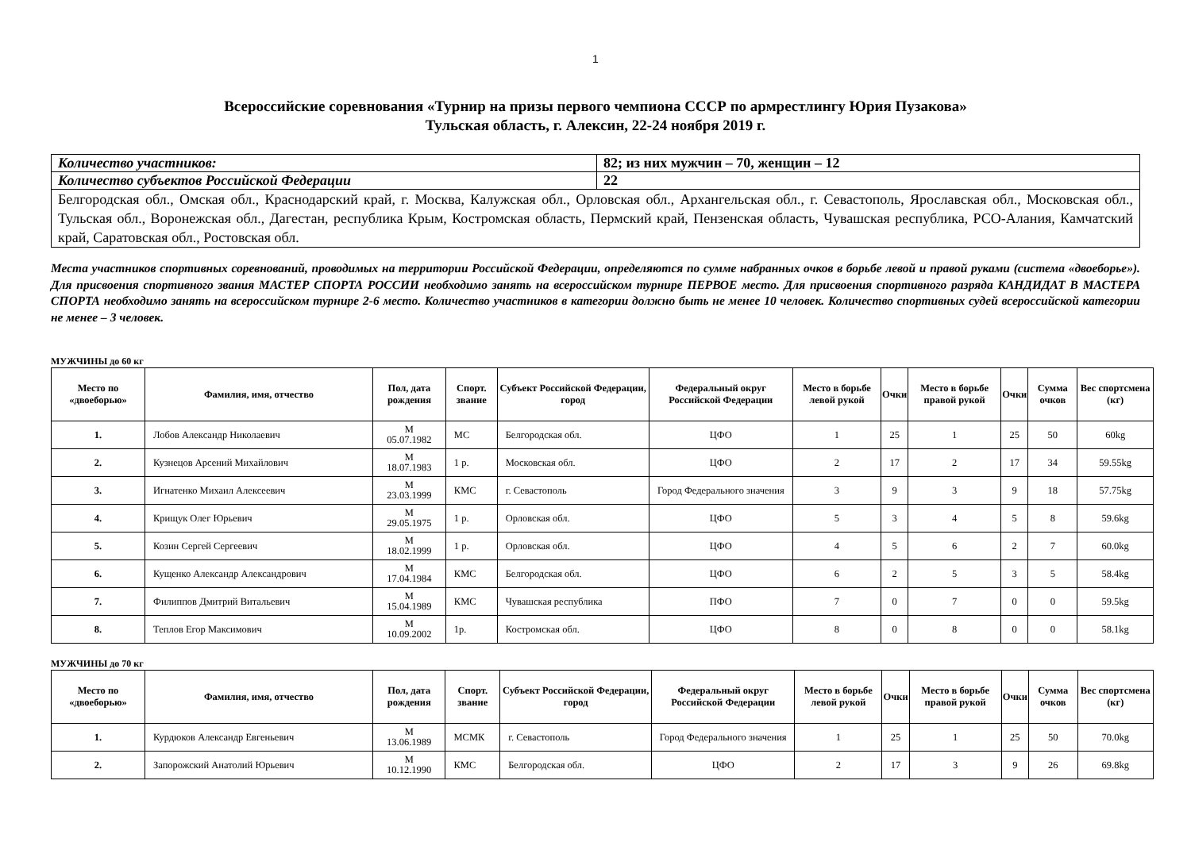1
Всероссийские соревнования «Турнир на призы первого чемпиона СССР по армрестлингу Юрия Пузакова»
Тульская область, г. Алексин, 22-24 ноября 2019 г.
| Количество участников: | 82; из них мужчин – 70, женщин – 12 |
| Количество субъектов Российской Федерации | 22 |
| Белгородская обл., Омская обл., Краснодарский край, г. Москва, Калужская обл., Орловская обл., Архангельская обл., г. Севастополь, Ярославская обл., Московская обл., Тульская обл., Воронежская обл., Дагестан, республика Крым, Костромская область, Пермский край, Пензенская область, Чувашская республика, РСО-Алания, Камчатский край, Саратовская обл., Ростовская обл. | |
Места участников спортивных соревнований, проводимых на территории Российской Федерации, определяются по сумме набранных очков в борьбе левой и правой руками (система «двоеборье»). Для присвоения спортивного звания МАСТЕР СПОРТА РОССИИ необходимо занять на всероссийском турнире ПЕРВОЕ место. Для присвоения спортивного разряда КАНДИДАТ В МАСТЕРА СПОРТА необходимо занять на всероссийском турнире 2-6 место. Количество участников в категории должно быть не менее 10 человек. Количество спортивных судей всероссийской категории не менее – 3 человек.
МУЖЧИНЫ до 60 кг
| Место по «двоеборью» | Фамилия, имя, отчество | Пол, дата рождения | Спорт. звание | Субъект Российской Федерации, город | Федеральный округ Российской Федерации | Место в борьбе левой рукой | Очки | Место в борьбе правой рукой | Очки | Сумма очков | Вес спортсмена (кг) |
| --- | --- | --- | --- | --- | --- | --- | --- | --- | --- | --- | --- |
| 1. | Лобов Александр Николаевич | М 05.07.1982 | МС | Белгородская обл. | ЦФО | 1 | 25 | 1 | 25 | 50 | 60kg |
| 2. | Кузнецов Арсений Михайлович | М 18.07.1983 | 1 р. | Московская обл. | ЦФО | 2 | 17 | 2 | 17 | 34 | 59.55kg |
| 3. | Игнатенко Михаил Алексеевич | М 23.03.1999 | КМС | г. Севастополь | Город Федерального значения | 3 | 9 | 3 | 9 | 18 | 57.75kg |
| 4. | Крищук Олег Юрьевич | М 29.05.1975 | 1 р. | Орловская обл. | ЦФО | 5 | 3 | 4 | 5 | 8 | 59.6kg |
| 5. | Козин Сергей Сергеевич | М 18.02.1999 | 1 р. | Орловская обл. | ЦФО | 4 | 5 | 6 | 2 | 7 | 60.0kg |
| 6. | Кущенко Александр Александрович | М 17.04.1984 | КМС | Белгородская обл. | ЦФО | 6 | 2 | 5 | 3 | 5 | 58.4kg |
| 7. | Филиппов Дмитрий Витальевич | М 15.04.1989 | КМС | Чувашская республика | ПФО | 7 | 0 | 7 | 0 | 0 | 59.5kg |
| 8. | Теплов Егор Максимович | М 10.09.2002 | 1р. | Костромская обл. | ЦФО | 8 | 0 | 8 | 0 | 0 | 58.1kg |
МУЖЧИНЫ до 70 кг
| Место по «двоеборью» | Фамилия, имя, отчество | Пол, дата рождения | Спорт. звание | Субъект Российской Федерации, город | Федеральный округ Российской Федерации | Место в борьбе левой рукой | Очки | Место в борьбе правой рукой | Очки | Сумма очков | Вес спортсмена (кг) |
| --- | --- | --- | --- | --- | --- | --- | --- | --- | --- | --- | --- |
| 1. | Курдюков Александр Евгеньевич | М 13.06.1989 | МСМК | г. Севастополь | Город Федерального значения | 1 | 25 | 1 | 25 | 50 | 70.0kg |
| 2. | Запорожский Анатолий Юрьевич | М 10.12.1990 | КМС | Белгородская обл. | ЦФО | 2 | 17 | 3 | 9 | 26 | 69.8kg |